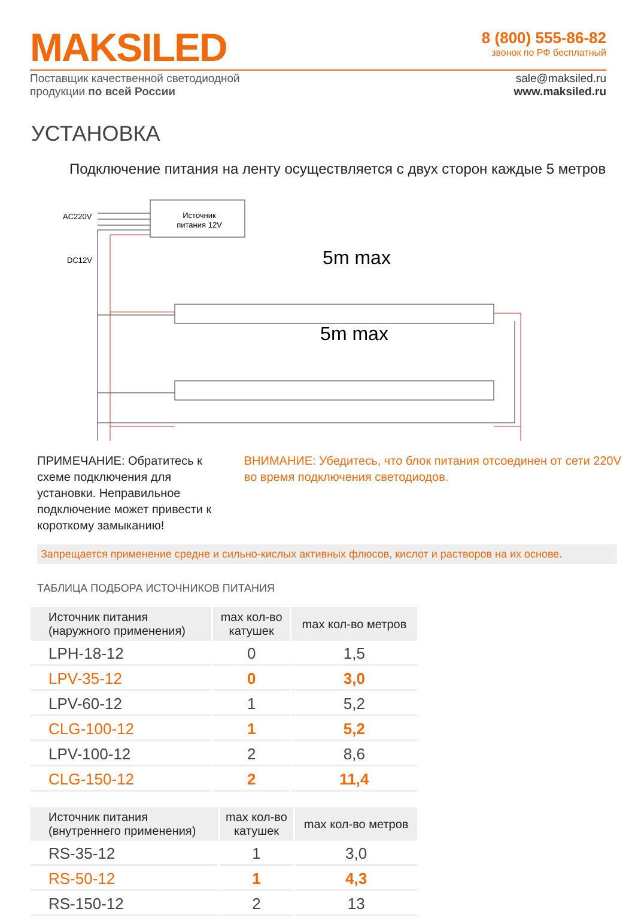MAKSILED
8 (800) 555-86-82
звонок по РФ бесплатный
Поставщик качественной светодиодной
продукции по всей России
sale@maksiled.ru
www.maksiled.ru
УСТАНОВКА
Подключение питания на ленту осуществляется с двух сторон каждые 5 метров
AC220V
DC12V
Источник
питания 12V
5m max
5m max
ПРИМЕЧАНИЕ: Обратитесь к схеме подключения для установки. Неправильное подключение может привести к короткому замыканию!
ВНИМАНИЕ: Убедитесь, что блок питания отсоединен от сети 220V во время подключения светодиодов.
Запрещается применение средне и сильно-кислых активных флюсов, кислот и растворов на их основе.
ТАБЛИЦА ПОДБОРА ИСТОЧНИКОВ ПИТАНИЯ
| Источник питания (наружного применения) | max кол-во катушек | max кол-во метров |
| --- | --- | --- |
| LPH-18-12 | 0 | 1,5 |
| LPV-35-12 | 0 | 3,0 |
| LPV-60-12 | 1 | 5,2 |
| CLG-100-12 | 1 | 5,2 |
| LPV-100-12 | 2 | 8,6 |
| CLG-150-12 | 2 | 11,4 |
| Источник питания (внутреннего применения) | max кол-во катушек | max кол-во метров |
| --- | --- | --- |
| RS-35-12 | 1 | 3,0 |
| RS-50-12 | 1 | 4,3 |
| RS-150-12 | 2 | 13 |